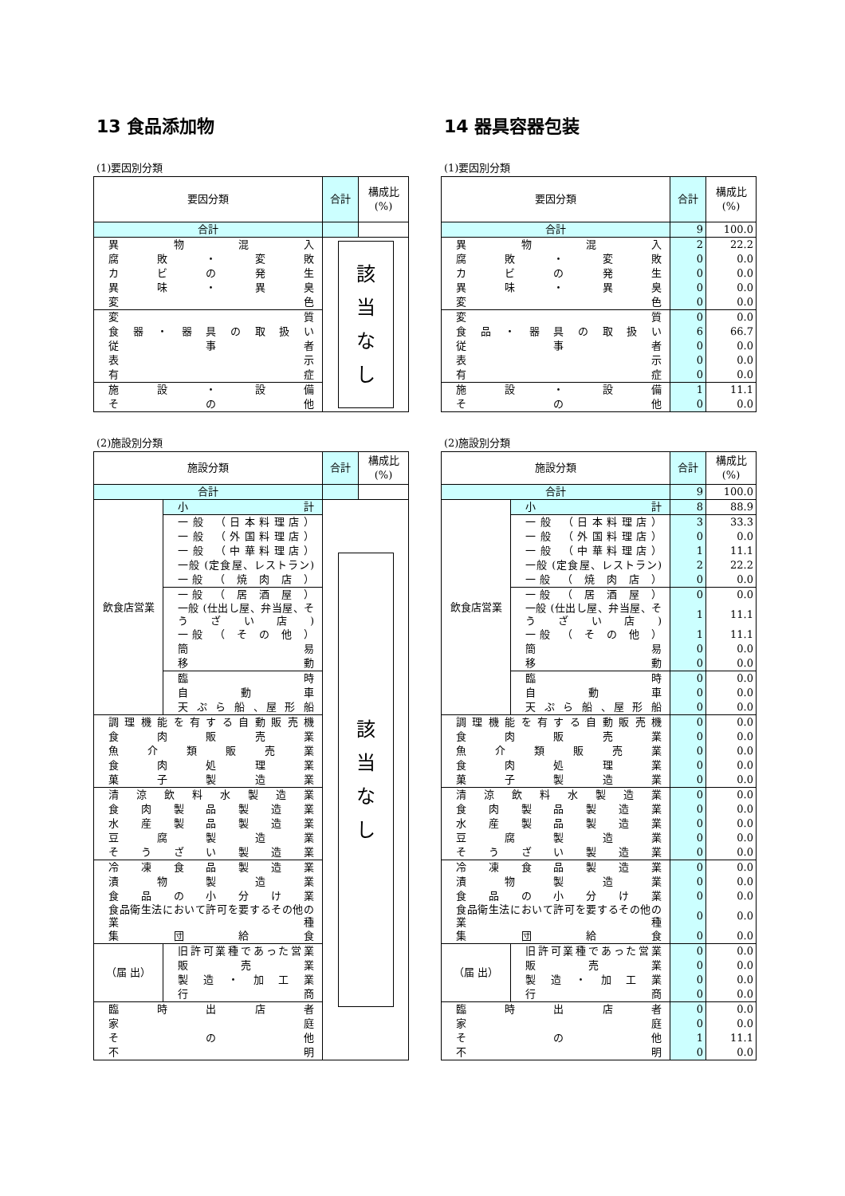13 食品添加物
(1)要因別分類
| 要因分類 | 合計 | 構成比 (%) |
| --- | --- | --- |
| 合計 | | |
| 異 物 混 入 | 該 当 な し | |
| 腐 敗 ・ 変 敗 | | |
| カ ビ の 発 生 | | |
| 異 味 ・ 異 臭 | | |
| 変 色 | | |
| 変 質 | | |
| 食 器 ・ 器 具 の 取 扱 い | | |
| 従 事 者 | | |
| 表 示 | | |
| 有 症 | | |
| 施 設 ・ 設 備 | | |
| そ の 他 | | |
(2)施設別分類
| 施設分類 | | 合計 | 構成比 (%) |
| --- | --- | --- | --- |
| 合計 | | | |
| 飲食店営業 | 小 計 | 該 当 な し | |
| | 一般 （日本料理店） | | |
| | 一般 （外国料理店） | | |
| | 一般 （中華料理店） | | |
| | 一般 (定食屋、レストラン) | | |
| | 一般 （ 焼 肉 店 ） | | |
| | 一般 （ 居 酒 屋 ） | | |
| | 一般 (仕出し屋、弁当屋、そうざい店) | | |
| | 一般 （ そ の 他 ） | | |
| | 簡 易 | | |
| | 移 動 | | |
| | 臨 時 | | |
| | 自 動 車 | | |
| | 天 ぷ ら 船 、屋 形 船 | | |
| 調理機能を有する自動販売機 | | | |
| 食 肉 販 売 業 | | | |
| 魚 介 類 販 売 業 | | | |
| 食 肉 処 理 業 | | | |
| 菓 子 製 造 業 | | | |
| 清 涼 飲 料 水 製 造 業 | | | |
| 食 肉 製 品 製 造 業 | | | |
| 水 産 製 品 製 造 業 | | | |
| 豆 腐 製 造 業 | | | |
| そ う ざ い 製 造 業 | | | |
| 冷 凍 食 品 製 造 業 | | | |
| 漬 物 製 造 業 | | | |
| 食 品 の 小 分 け 業 | | | |
| 食品衛生法において許可を要するその他の業種 | | | |
| 集 団 給 食 | | | |
| （届 出） | 旧許可業種であった営業 | | |
| | 販 売 業 | | |
| | 製 造 ・ 加 工 業 | | |
| | 行 商 | | |
| 臨 時 出 店 者 | | | |
| 家 庭 | | | |
| そ の 他 | | | |
| 不 明 | | | |
14 器具容器包装
(1)要因別分類
| 要因分類 | 合計 | 構成比 (%) |
| --- | --- | --- |
| 合計 | 9 | 100.0 |
| 異 物 混 入 | 2 | 22.2 |
| 腐 敗 ・ 変 敗 | 0 | 0.0 |
| カ ビ の 発 生 | 0 | 0.0 |
| 異 味 ・ 異 臭 | 0 | 0.0 |
| 変 色 | 0 | 0.0 |
| 変 質 | 0 | 0.0 |
| 食 品 ・ 器 具 の 取 扱 い | 6 | 66.7 |
| 従 事 者 | 0 | 0.0 |
| 表 示 | 0 | 0.0 |
| 有 症 | 0 | 0.0 |
| 施 設 ・ 設 備 | 1 | 11.1 |
| そ の 他 | 0 | 0.0 |
(2)施設別分類
| 施設分類 | | 合計 | 構成比 (%) |
| --- | --- | --- | --- |
| 合計 | | 9 | 100.0 |
| 飲食店営業 | 小 計 | 8 | 88.9 |
| | 一般 （日本料理店） | 3 | 33.3 |
| | 一般 （外国料理店） | 0 | 0.0 |
| | 一般 （中華料理店） | 1 | 11.1 |
| | 一般 (定食屋、レストラン) | 2 | 22.2 |
| | 一般 （ 焼 肉 店 ） | 0 | 0.0 |
| | 一般 （ 居 酒 屋 ） | 0 | 0.0 |
| | 一般 (仕出し屋、弁当屋、そうざい店) | 1 | 11.1 |
| | 一般 （ そ の 他 ） | 1 | 11.1 |
| | 簡 易 | 0 | 0.0 |
| | 移 動 | 0 | 0.0 |
| | 臨 時 | 0 | 0.0 |
| | 自 動 車 | 0 | 0.0 |
| | 天 ぷ ら 船 、屋 形 船 | 0 | 0.0 |
| 調理機能を有する自動販売機 | | 0 | 0.0 |
| 食 肉 販 売 業 | | 0 | 0.0 |
| 魚 介 類 販 売 業 | | 0 | 0.0 |
| 食 肉 処 理 業 | | 0 | 0.0 |
| 菓 子 製 造 業 | | 0 | 0.0 |
| 清 涼 飲 料 水 製 造 業 | | 0 | 0.0 |
| 食 肉 製 品 製 造 業 | | 0 | 0.0 |
| 水 産 製 品 製 造 業 | | 0 | 0.0 |
| 豆 腐 製 造 業 | | 0 | 0.0 |
| そ う ざ い 製 造 業 | | 0 | 0.0 |
| 冷 凍 食 品 製 造 業 | | 0 | 0.0 |
| 漬 物 製 造 業 | | 0 | 0.0 |
| 食 品 の 小 分 け 業 | | 0 | 0.0 |
| 食品衛生法において許可を要するその他の業種 | | 0 | 0.0 |
| 集 団 給 食 | | 0 | 0.0 |
| （届 出） | 旧許可業種であった営業 | 0 | 0.0 |
| | 販 売 業 | 0 | 0.0 |
| | 製 造 ・ 加 工 業 | 0 | 0.0 |
| | 行 商 | 0 | 0.0 |
| 臨 時 出 店 者 | | 0 | 0.0 |
| 家 庭 | | 0 | 0.0 |
| そ の 他 | | 1 | 11.1 |
| 不 明 | | 0 | 0.0 |